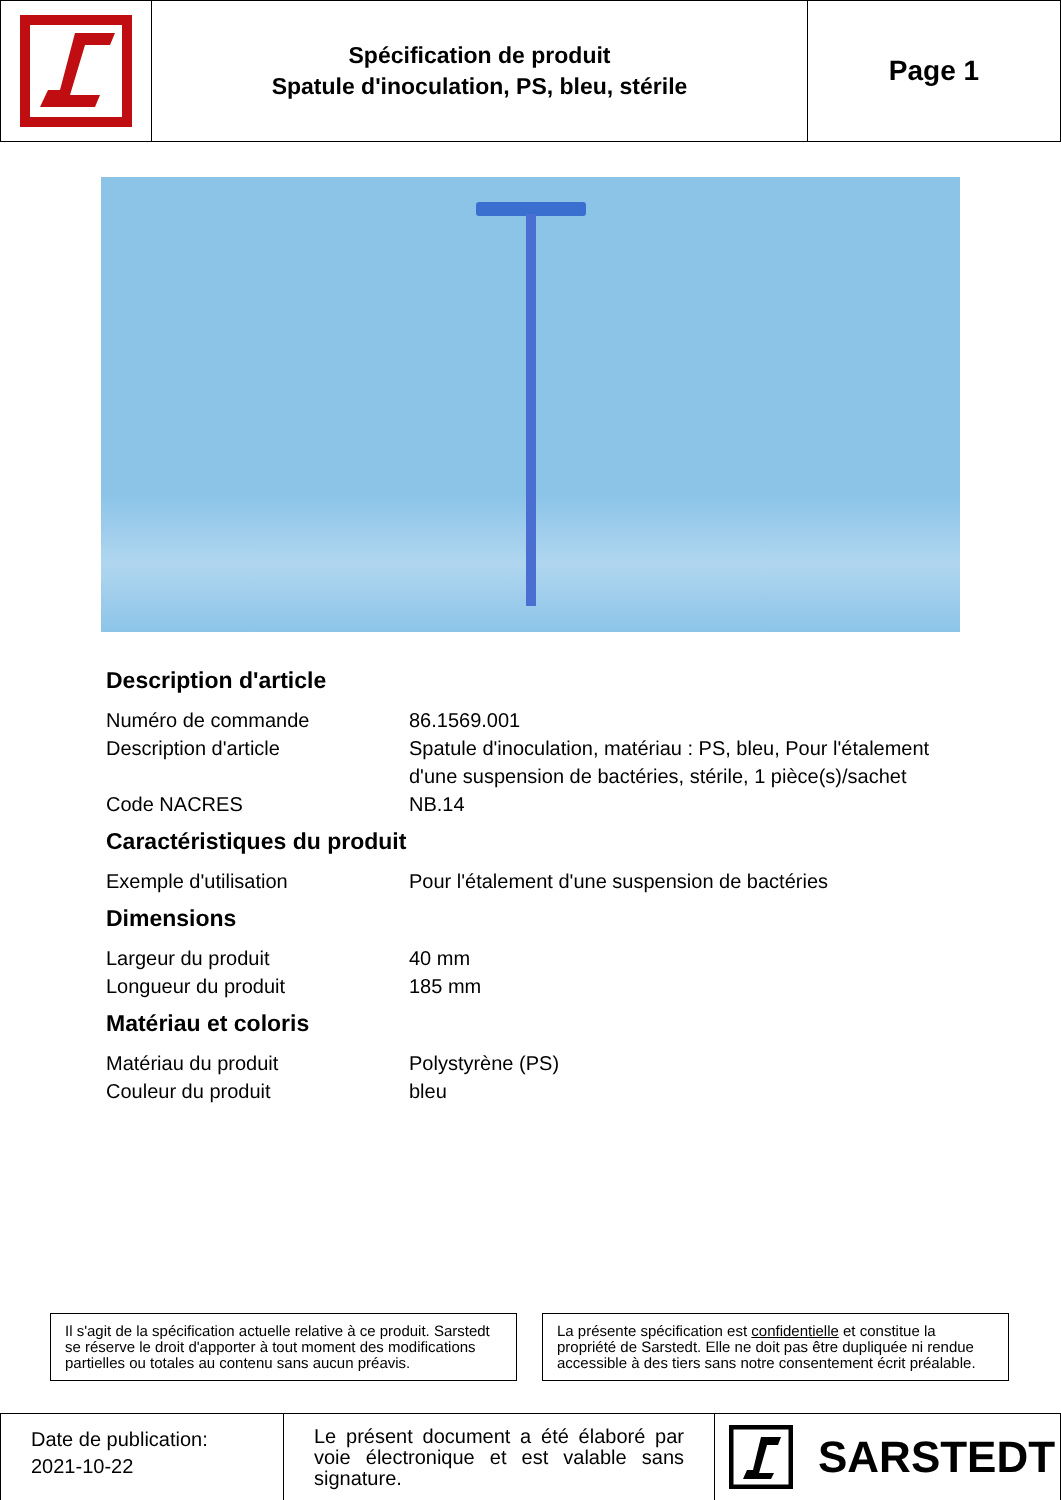Spécification de produit
Spatule d'inoculation, PS, bleu, stérile
Page 1
Description d'article
| Numéro de commande | 86.1569.001 |
| Description d'article | Spatule d'inoculation, matériau : PS, bleu, Pour l'étalement d'une suspension de bactéries, stérile, 1 pièce(s)/sachet |
| Code NACRES | NB.14 |
Caractéristiques du produit
| Exemple d'utilisation | Pour l'étalement d'une suspension de bactéries |
Dimensions
| Largeur du produit | 40 mm |
| Longueur du produit | 185 mm |
Matériau et coloris
| Matériau du produit | Polystyrène (PS) |
| Couleur du produit | bleu |
Il s'agit de la spécification actuelle relative à ce produit. Sarstedt se réserve le droit d'apporter à tout moment des modifications partielles ou totales au contenu sans aucun préavis.
La présente spécification est confidentielle et constitue la propriété de Sarstedt. Elle ne doit pas être dupliquée ni rendue accessible à des tiers sans notre consentement écrit préalable.
Date de publication:
2021-10-22
Le présent document a été élaboré par voie électronique et est valable sans signature.
SARSTEDT